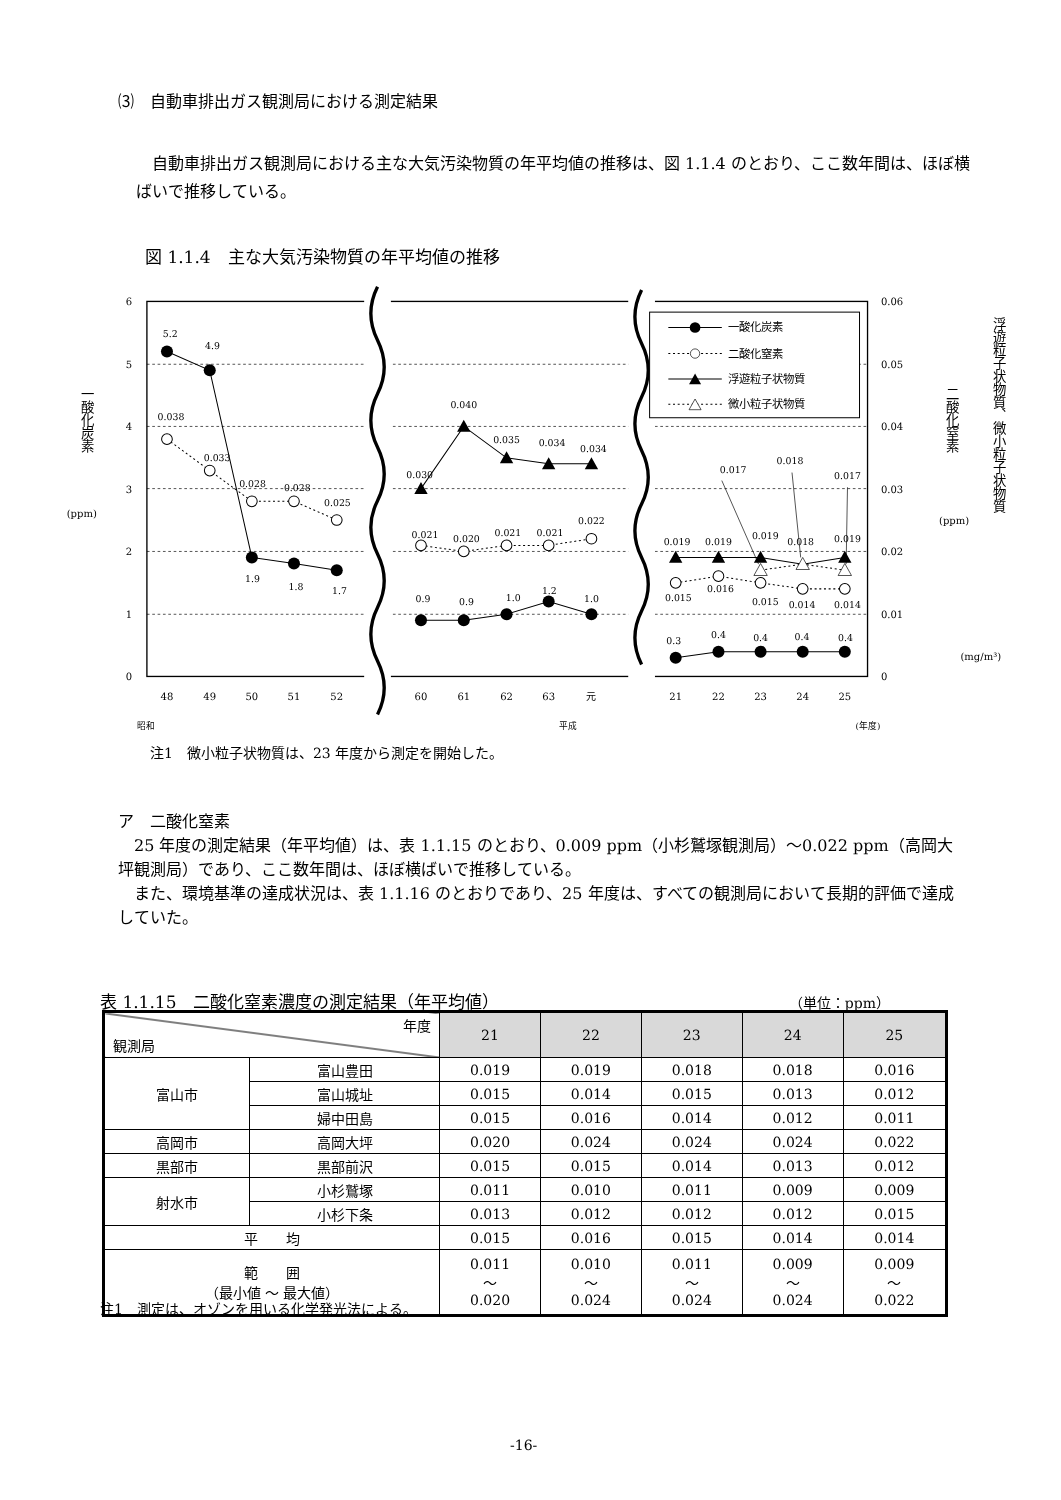⑶　自動車排出ガス観測局における測定結果
　自動車排出ガス観測局における主な大気汚染物質の年平均値の推移は、図 1.1.4 のとおり、ここ数年間は、ほぼ横ばいで推移している。
図 1.1.4　主な大気汚染物質の年平均値の推移
6
5
4
3
2
1
0
0.06
0.05
0.04
0.03
0.02
0.01
0
48
49
50
51
52
60
61
62
63
元
21
22
23
24
25
昭和
平成
(年度)
一酸化炭素
(ppm)
二酸化窒素
(ppm)
浮遊粒子状物質、微小粒子状物質
(mg/m³)
5.2
4.9
1.9
1.8
1.7
0.038
0.033
0.028
0.028
0.025
0.030
0.040
0.035
0.034
0.034
0.021
0.020
0.021
0.021
0.022
0.9
0.9
1.0
1.2
1.0
0.019
0.019
0.019
0.018
0.019
0.015
0.016
0.015
0.014
0.014
0.017
0.018
0.017
0.3
0.4
0.4
0.4
0.4
一酸化炭素
二酸化窒素
浮遊粒子状物質
微小粒子状物質
注1　微小粒子状物質は、23 年度から測定を開始した。
ア　二酸化窒素
　25 年度の測定結果（年平均値）は、表 1.1.15 のとおり、0.009 ppm（小杉鷲塚観測局）～0.022 ppm（高岡大坪観測局）であり、ここ数年間は、ほぼ横ばいで推移している。
　また、環境基準の達成状況は、表 1.1.16 のとおりであり、25 年度は、すべての観測局において長期的評価で達成していた。
表 1.1.15　二酸化窒素濃度の測定結果（年平均値） （単位：ppm）
| 年度 観測局 | | 21 | 22 | 23 | 24 | 25 |
| --- | --- | --- | --- | --- | --- | --- |
| 富山市 | 富山豊田 | 0.019 | 0.019 | 0.018 | 0.018 | 0.016 |
| | 富山城址 | 0.015 | 0.014 | 0.015 | 0.013 | 0.012 |
| | 婦中田島 | 0.015 | 0.016 | 0.014 | 0.012 | 0.011 |
| 高岡市 | 高岡大坪 | 0.020 | 0.024 | 0.024 | 0.024 | 0.022 |
| 黒部市 | 黒部前沢 | 0.015 | 0.015 | 0.014 | 0.013 | 0.012 |
| 射水市 | 小杉鷲塚 | 0.011 | 0.010 | 0.011 | 0.009 | 0.009 |
| | 小杉下条 | 0.013 | 0.012 | 0.012 | 0.012 | 0.015 |
| 平 均 | | 0.015 | 0.016 | 0.015 | 0.014 | 0.014 |
| 範 囲 （最小値 ～ 最大値） | | 0.011 ～ 0.020 | 0.010 ～ 0.024 | 0.011 ～ 0.024 | 0.009 ～ 0.024 | 0.009 ～ 0.022 |
注1　測定は、オゾンを用いる化学発光法による。
-16-